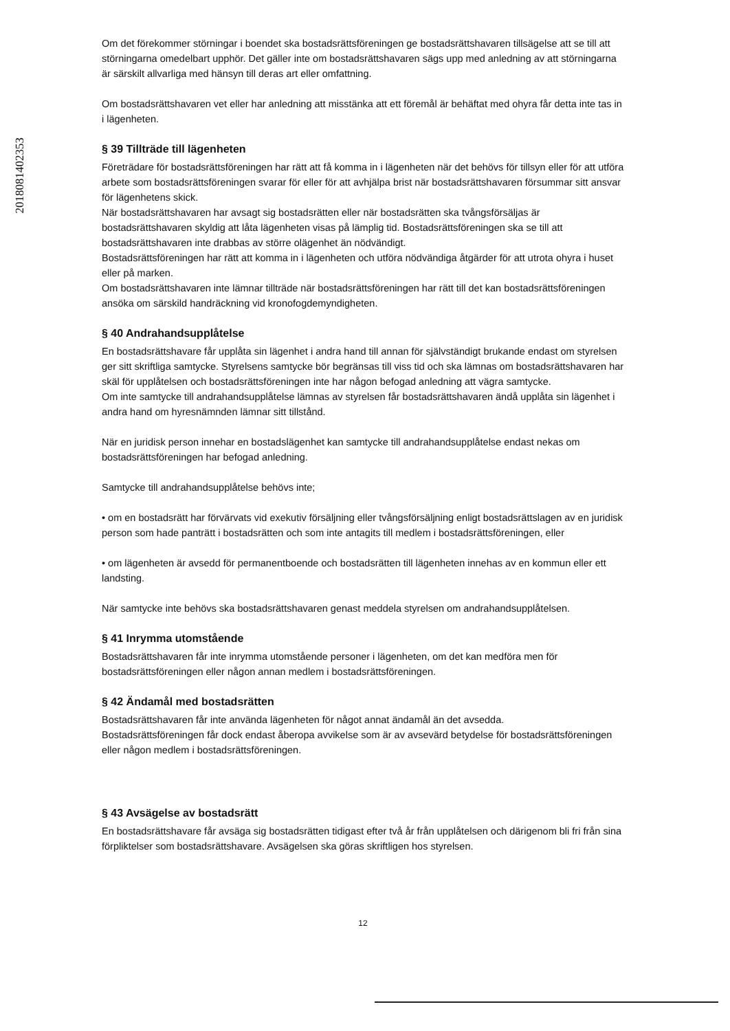201808140235З
Om det förekommer störningar i boendet ska bostadsrättsföreningen ge bostadsrättshavaren tillsägelse att se till att störningarna omedelbart upphör. Det gäller inte om bostadsrättshavaren sägs upp med anledning av att störningarna är särskilt allvarliga med hänsyn till deras art eller omfattning.
Om bostadsrättshavaren vet eller har anledning att misstänka att ett föremål är behäftat med ohyra får detta inte tas in i lägenheten.
§ 39 Tillträde till lägenheten
Företrädare för bostadsrättsföreningen har rätt att få komma in i lägenheten när det behövs för tillsyn eller för att utföra arbete som bostadsrättsföreningen svarar för eller för att avhjälpa brist när bostadsrättshavaren försummar sitt ansvar för lägenhetens skick.
När bostadsrättshavaren har avsagt sig bostadsrätten eller när bostadsrätten ska tvångsförsäljas är bostadsrättshavaren skyldig att låta lägenheten visas på lämplig tid. Bostadsrättsföreningen ska se till att bostadsrättshavaren inte drabbas av större olägenhet än nödvändigt.
Bostadsrättsföreningen har rätt att komma in i lägenheten och utföra nödvändiga åtgärder för att utrota ohyra i huset eller på marken.
Om bostadsrättshavaren inte lämnar tillträde när bostadsrättsföreningen har rätt till det kan bostadsrättsföreningen ansöka om särskild handräckning vid kronofogdemyndigheten.
§ 40 Andrahandsupplåtelse
En bostadsrättshavare får upplåta sin lägenhet i andra hand till annan för självständigt brukande endast om styrelsen ger sitt skriftliga samtycke. Styrelsens samtycke bör begränsas till viss tid och ska lämnas om bostadsrättshavaren har skäl för upplåtelsen och bostadsrättsföreningen inte har någon befogad anledning att vägra samtycke.
Om inte samtycke till andrahandsupplåtelse lämnas av styrelsen får bostadsrättshavaren ändå upplåta sin lägenhet i andra hand om hyresnämnden lämnar sitt tillstånd.
När en juridisk person innehar en bostadslägenhet kan samtycke till andrahandsupplåtelse endast nekas om bostadsrättsföreningen har befogad anledning.
Samtycke till andrahandsupplåtelse behövs inte;
• om en bostadsrätt har förvärvats vid exekutiv försäljning eller tvångsförsäljning enligt bostadsrättslagen av en juridisk person som hade panträtt i bostadsrätten och som inte antagits till medlem i bostadsrättsföreningen, eller
• om lägenheten är avsedd för permanentboende och bostadsrätten till lägenheten innehas av en kommun eller ett landsting.
När samtycke inte behövs ska bostadsrättshavaren genast meddela styrelsen om andrahandsupplåtelsen.
§ 41 Inrymma utomstående
Bostadsrättshavaren får inte inrymma utomstående personer i lägenheten, om det kan medföra men för bostadsrättsföreningen eller någon annan medlem i bostadsrättsföreningen.
§ 42 Ändamål med bostadsrätten
Bostadsrättshavaren får inte använda lägenheten för något annat ändamål än det avsedda.
Bostadsrättsföreningen får dock endast åberopa avvikelse som är av avsevärd betydelse för bostadsrättsföreningen eller någon medlem i bostadsrättsföreningen.
§ 43 Avsägelse av bostadsrätt
En bostadsrättshavare får avsäga sig bostadsrätten tidigast efter två år från upplåtelsen och därigenom bli fri från sina förpliktelser som bostadsrättshavare. Avsägelsen ska göras skriftligen hos styrelsen.
12